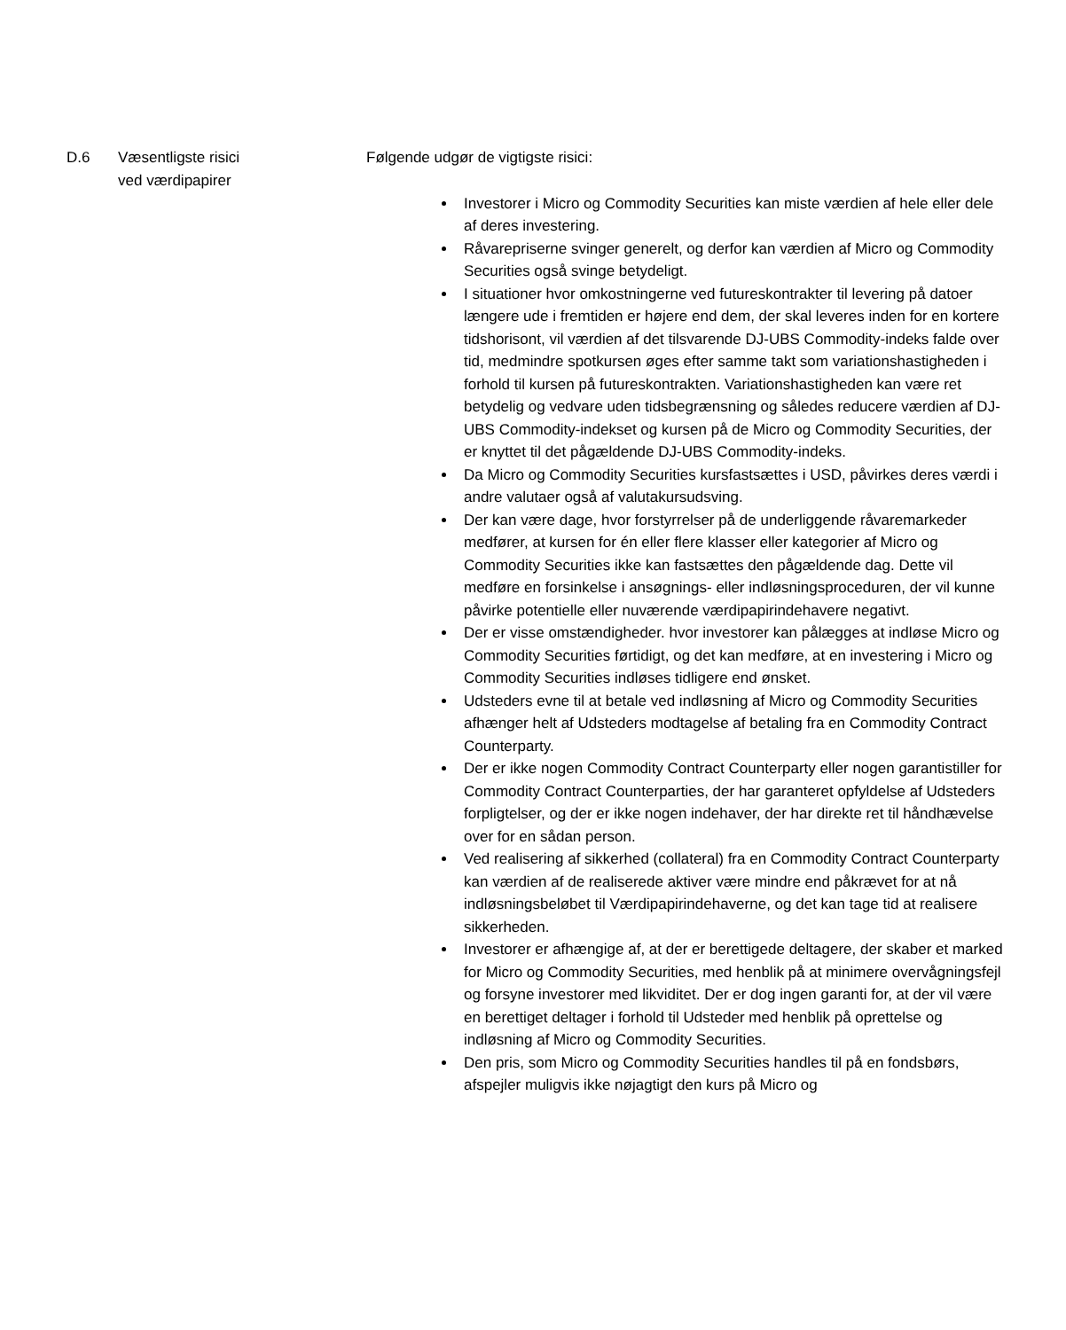D.6 Væsentligste risici
ved værdipapirer
Følgende udgør de vigtigste risici:
Investorer i Micro og Commodity Securities kan miste værdien af hele eller dele af deres investering.
Råvarepriserne svinger generelt, og derfor kan værdien af Micro og Commodity Securities også svinge betydeligt.
I situationer hvor omkostningerne ved futureskontrakter til levering på datoer længere ude i fremtiden er højere end dem, der skal leveres inden for en kortere tidshorisont, vil værdien af det tilsvarende DJ-UBS Commodity-indeks falde over tid, medmindre spotkursen øges efter samme takt som variationshastigheden i forhold til kursen på futureskontrakten. Variationshastigheden kan være ret betydelig og vedvare uden tidsbegrænsning og således reducere værdien af DJ-UBS Commodity-indekset og kursen på de Micro og Commodity Securities, der er knyttet til det pågældende DJ-UBS Commodity-indeks.
Da Micro og Commodity Securities kursfastsættes i USD, påvirkes deres værdi i andre valutaer også af valutakursudsving.
Der kan være dage, hvor forstyrrelser på de underliggende råvaremarkeder medfører, at kursen for én eller flere klasser eller kategorier af Micro og Commodity Securities ikke kan fastsættes den pågældende dag. Dette vil medføre en forsinkelse i ansøgnings- eller indløsningsproceduren, der vil kunne påvirke potentielle eller nuværende værdipapirindehavere negativt.
Der er visse omstændigheder. hvor investorer kan pålægges at indløse Micro og Commodity Securities førtidigt, og det kan medføre, at en investering i Micro og Commodity Securities indløses tidligere end ønsket.
Udsteders evne til at betale ved indløsning af Micro og Commodity Securities afhænger helt af Udsteders modtagelse af betaling fra en Commodity Contract Counterparty.
Der er ikke nogen Commodity Contract Counterparty eller nogen garantistiller for Commodity Contract Counterparties, der har garanteret opfyldelse af Udsteders forpligtelser, og der er ikke nogen indehaver, der har direkte ret til håndhævelse over for en sådan person.
Ved realisering af sikkerhed (collateral) fra en Commodity Contract Counterparty kan værdien af de realiserede aktiver være mindre end påkrævet for at nå indløsningsbeløbet til Værdipapirindehaverne, og det kan tage tid at realisere sikkerheden.
Investorer er afhængige af, at der er berettigede deltagere, der skaber et marked for Micro og Commodity Securities, med henblik på at minimere overvågningsfejl og forsyne investorer med likviditet. Der er dog ingen garanti for, at der vil være en berettiget deltager i forhold til Udsteder med henblik på oprettelse og indløsning af Micro og Commodity Securities.
Den pris, som Micro og Commodity Securities handles til på en fondsbørs, afspejler muligvis ikke nøjagtigt den kurs på Micro og